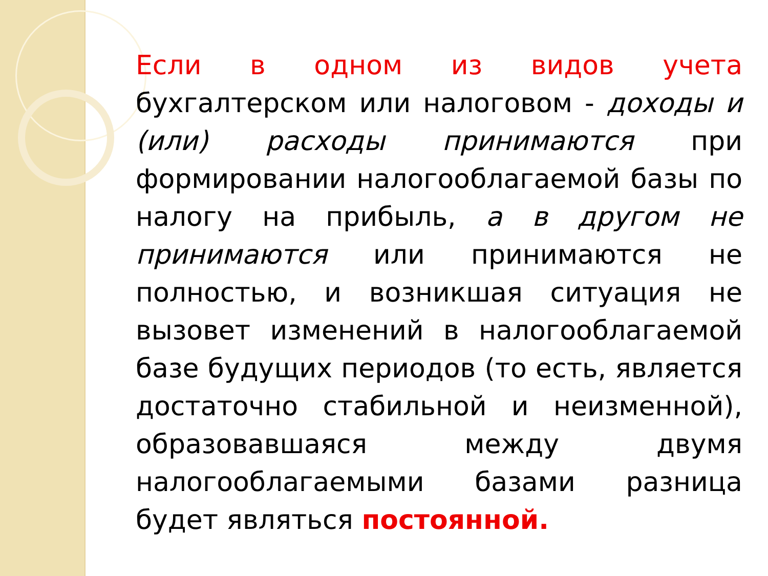Если в одном из видов учета бухгалтерском или налоговом - доходы и (или) расходы принимаются при формировании налогооблагаемой базы по налогу на прибыль, а в другом не принимаются или принимаются не полностью, и возникшая ситуация не вызовет изменений в налогооблагаемой базе будущих периодов (то есть, является достаточно стабильной и неизменной), образовавшаяся между двумя налогооблагаемыми базами разница будет являться постоянной.